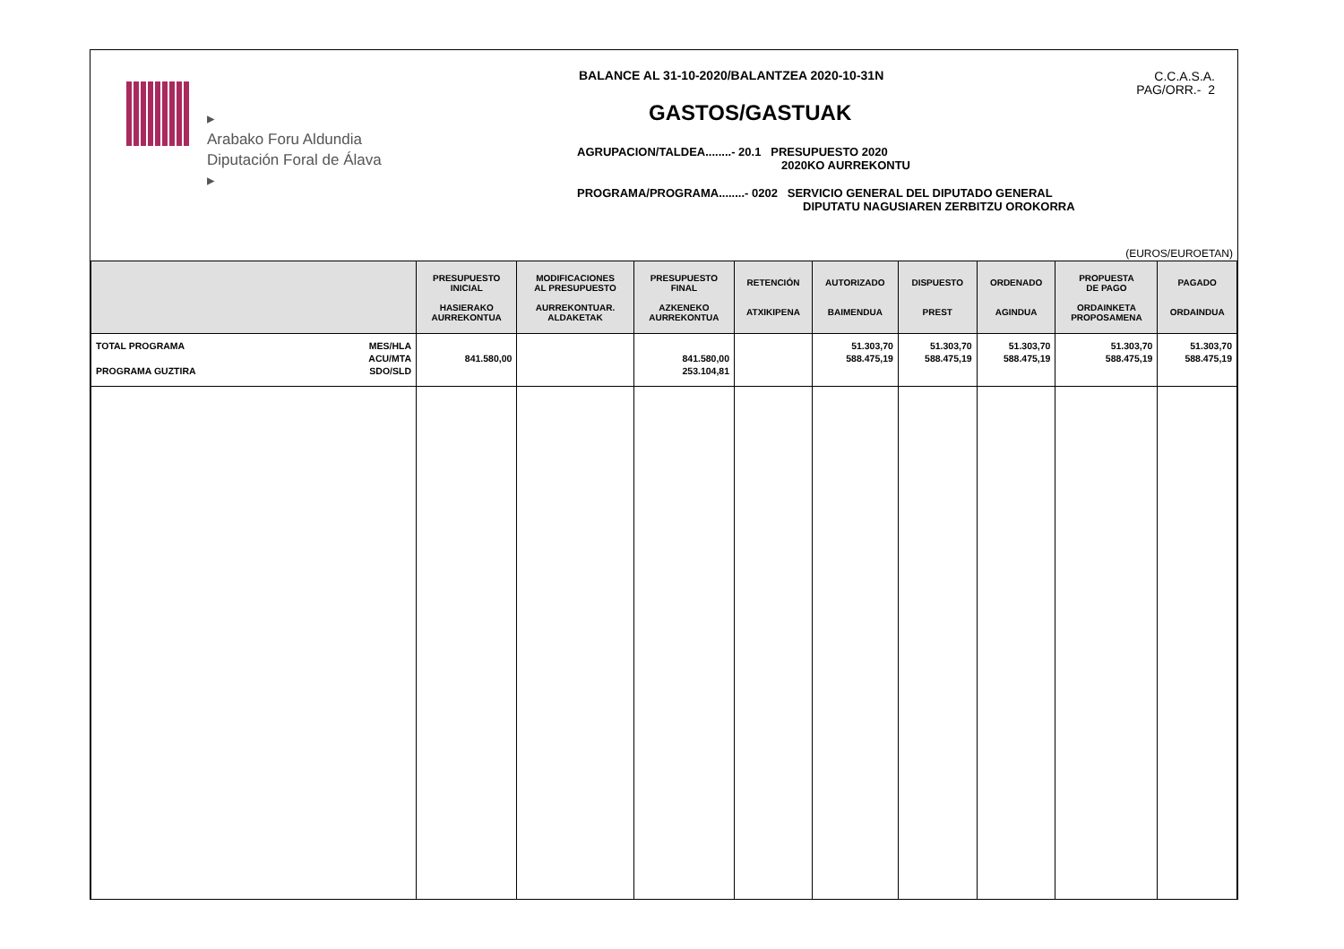▸
Arabako Foru Aldundia
Diputación Foral de Álava
▸
BALANCE AL 31-10-2020/BALANTZEA 2020-10-31N
GASTOS/GASTUAK
AGRUPACION/TALDEA........- 20.1 PRESUPUESTO 2020
2020KO AURREKONTU
PROGRAMA/PROGRAMA........- 0202 SERVICIO GENERAL DEL DIPUTADO GENERAL
DIPUTATU NAGUSIAREN ZERBITZU OROKORRA
C.C.A.S.A.
PAG/ORR.- 2
(EUROS/EUROETAN)
| | PRESUPUESTO INICIAL HASIERAKO AURREKONTUA | MODIFICACIONES AL PRESUPUESTO AURREKONTUAR. ALDAKETAK | PRESUPUESTO FINAL AZKENEKO AURREKONTUA | RETENCIÓN ATXIKIPENA | AUTORIZADO BAIMENDUA | DISPUESTO PREST | ORDENADO AGINDUA | PROPUESTA DE PAGO ORDAINKETA PROPOSAMENA | PAGADO ORDAINDUA |
| --- | --- | --- | --- | --- | --- | --- | --- | --- | --- |
| TOTAL PROGRAMA PROGRAMA GUZTIRA MES/HLA ACU/MTA SDO/SLD | 841.580,00 | | 841.580,00 253.104,81 | | 51.303,70 588.475,19 | 51.303,70 588.475,19 | 51.303,70 588.475,19 | 51.303,70 588.475,19 | 51.303,70 588.475,19 |